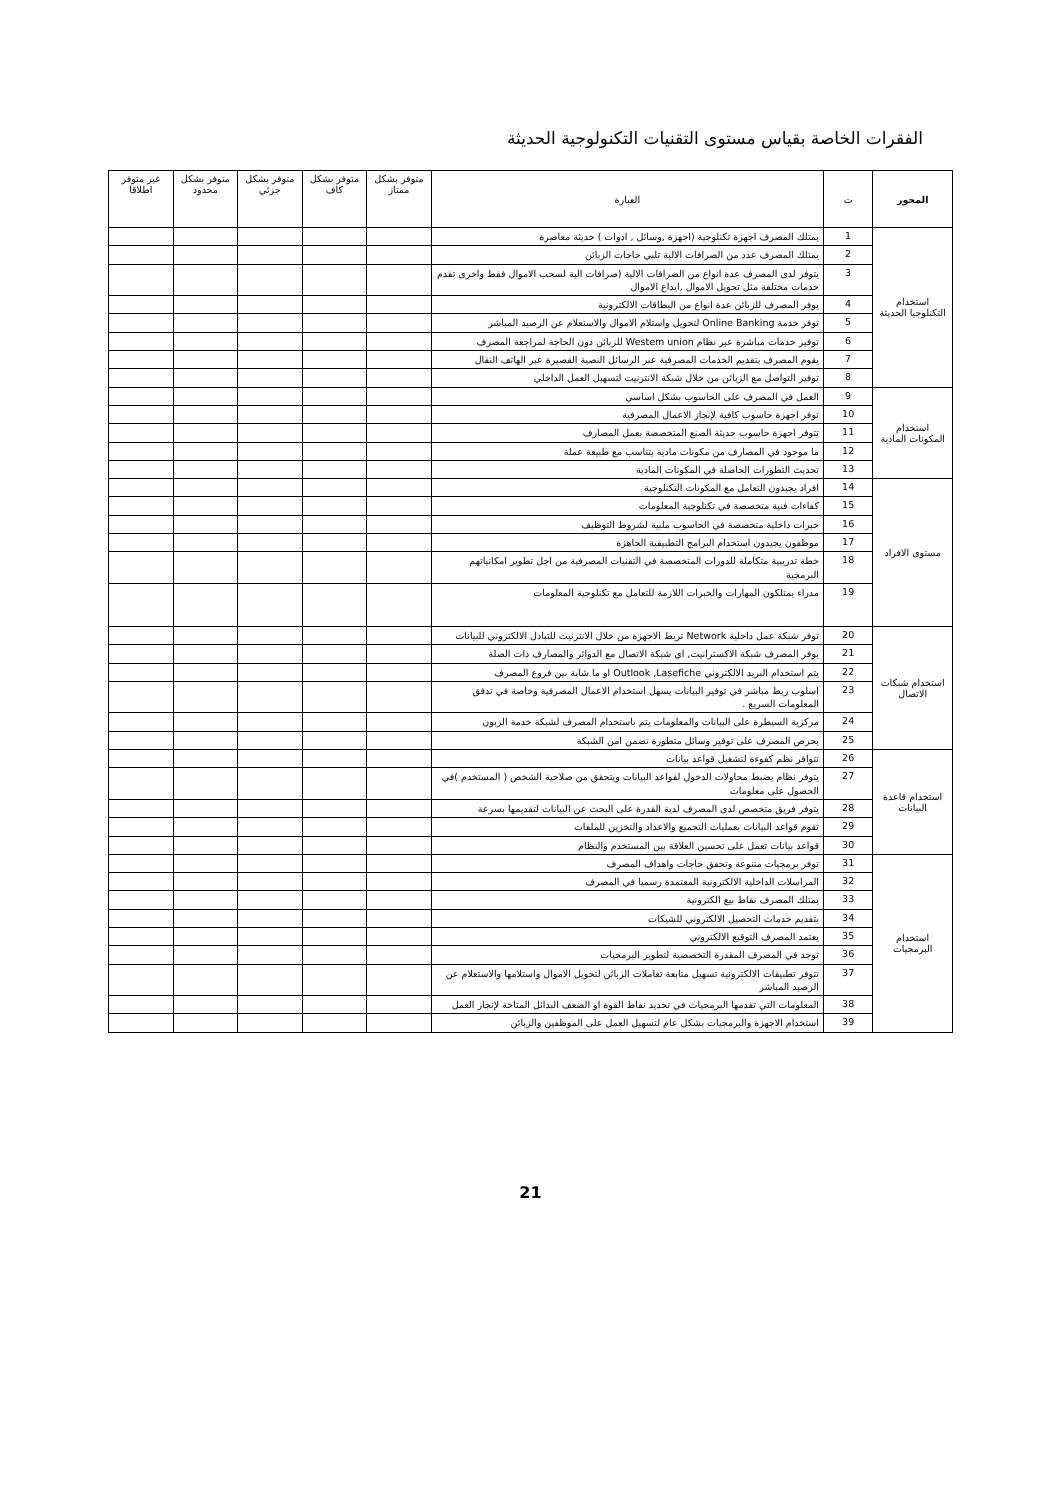الفقرات الخاصة بقياس مستوى التقنيات التكنولوجية الحديثة
| المحور | ت | العبارة | متوفر بشكل ممتاز | متوفر بشكل كاف | متوفر بشكل جزئي | متوفر بشكل محدود | غير متوفر اطلاقا |
| --- | --- | --- | --- | --- | --- | --- | --- |
| استخدام التكنلوجيا الحديثة | 1 | يمتلك المصرف اجهزة تكنلوجية (اجهزة ,وسائل , ادوات ) حديثة معاصرة | | | | | |
| | 2 | يمتلك المصرف عدد من الصرافات الالية تلبي حاجات الزبائن | | | | | |
| | 3 | يتوفر لدى المصرف عدة انواع من الصرافات الالية (صرافات الية لسحب الاموال فقط واخرى تقدم خدمات مختلفة مثل تحويل الاموال ,ايداع الاموال | | | | | |
| | 4 | يوفر المصرف للزبائن عدة انواع من البطاقات الالكترونية | | | | | |
| | 5 | توفر خدمة Online Banking لتحويل واستلام الاموال والاستعلام عن الرصيد المباشر | | | | | |
| | 6 | توفير خدمات مباشرة عبر نظام Westem union للزبائن دون الحاجة لمراجعة المصرف | | | | | |
| | 7 | يقوم المصرف بتقديم الخدمات المصرفية عبر الرسائل النصية القصيرة عبر الهاتف النقال | | | | | |
| | 8 | توفير التواصل مع الزبائن من خلال شبكة الانترنيت لتسهيل العمل الداخلي | | | | | |
| استخدام المكونات المادية | 9 | العمل في المصرف على الحاسوب بشكل اساسي | | | | | |
| | 10 | توفر اجهزة حاسوب كافية لإنجاز الاعمال المصرفية | | | | | |
| | 11 | تتوفر اجهزة حاسوب حديثة الصنع المتخصصة بعمل المصارف | | | | | |
| | 12 | ما موجود في المصارف من مكونات مادية يتناسب مع طبيعة عملة | | | | | |
| | 13 | تحديث التطورات الحاصلة في المكونات المادية | | | | | |
| مستوى الافراد | 14 | افراد يجيدون التعامل مع المكونات التكنلوجية | | | | | |
| | 15 | كفاءات فنية متخصصة في تكنلوجية المعلومات | | | | | |
| | 16 | خبرات داخلية متخصصة في الحاسوب ملبية لشروط التوظيف | | | | | |
| | 17 | موظفون يجيدون استخدام البرامج التطبيقية الجاهزة | | | | | |
| | 18 | خطة تدريبية متكاملة للدورات المتخصصة في التقنيات المصرفية من اجل تطوير امكانياتهم البرمجية | | | | | |
| | 19 | مدراء يمتلكون المهارات والخبرات اللازمة للتعامل مع تكنلوجية المعلومات | | | | | |
| استخدام شبكات الاتصال | 20 | توفر شبكة عمل داخلية Network تربط الاجهزة من خلال الانترنيت للتبادل الالكتروني للبيانات | | | | | |
| | 21 | يوفر المصرف شبكة الاكسترانيت, اي شبكة الاتصال مع الدوائر والمصارف ذات الصلة | | | | | |
| | 22 | يتم استخدام البريد الالكتروني Outlook ,Lasefiche او ما شابة بين فروع المصرف | | | | | |
| | 23 | اسلوب ربط مباشر في توفير البيانات يسهل استخدام الاعمال المصرفية وخاصة في تدفق المعلومات السريع . | | | | | |
| | 24 | مركزية السيطرة على البيانات والمعلومات يتم باستخدام المصرف لشبكة خدمة الزبون | | | | | |
| | 25 | يحرص المصرف على توفير وسائل متطورة تضمن امن الشبكة | | | | | |
| استخدام قاعدة البيانات | 26 | تتوافر نظم كفوءة لتشغيل قواعد بيانات | | | | | |
| | 27 | يتوفر نظام يضبط محاولات الدخول لقواعد البيانات ويتحقق من صلاحية الشخص ( المستخدم )في الحصول على معلومات | | | | | |
| | 28 | يتوفر فريق متخصص لدى المصرف لدية القدرة على البحث عن البيانات لتقديمها بسرعة | | | | | |
| | 29 | تقوم قواعد البيانات بعمليات التجميع والاعداد والتخزين للملفات | | | | | |
| | 30 | قواعد بيانات تعمل على تحسين العلاقة بين المستخدم والنظام | | | | | |
| استخدام البرمجيات | 31 | توفر برمجيات متنوعة وتحقق حاجات واهداف المصرف | | | | | |
| | 32 | المراسلات الداخلية الالكترونية المعتمدة رسميا في المصرف | | | | | |
| | 33 | يمتلك المصرف نقاط بيع الكترونية | | | | | |
| | 34 | بتقديم خدمات التحصيل الالكتروني للشيكات | | | | | |
| | 35 | يعتمد المصرف التوقيع الالكتروني | | | | | |
| | 36 | توجد في المصرف المقدرة التخصصية لتطوير البرمجيات | | | | | |
| | 37 | تتوفر تطبيقات الالكترونية تسهيل متابعة تعاملات الزبائن لتحويل الاموال واستلامها والاستعلام عن الرصيد المباشر | | | | | |
| | 38 | المعلومات التي تقدمها البرمجيات في تحديد نقاط القوة او الضعف البدائل المتاحة لإنجاز العمل | | | | | |
| | 39 | استخدام الاجهزة والبرمجيات بشكل عام لتسهيل العمل على الموظفين والزبائن | | | | | |
21